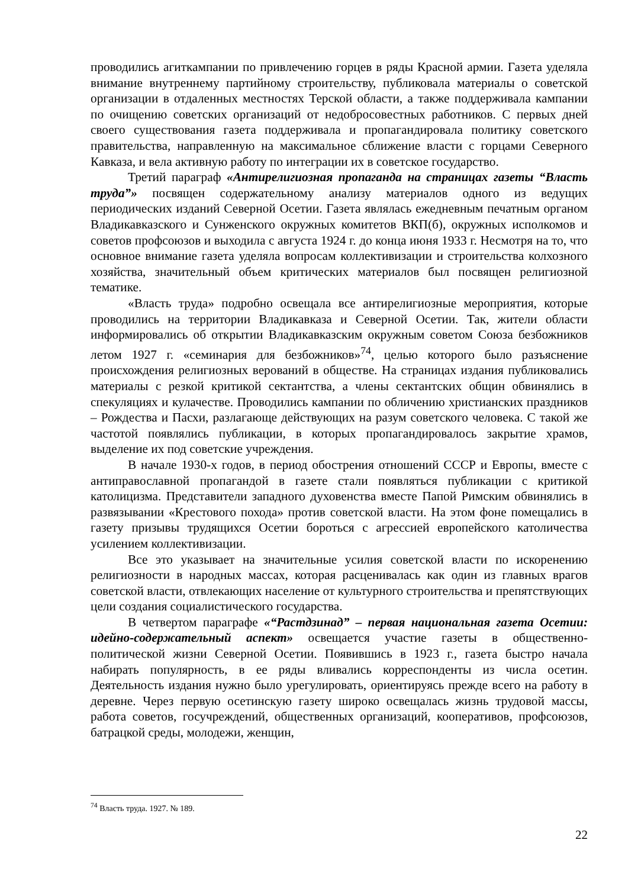проводились агиткампании по привлечению горцев в ряды Красной армии. Газета уделяла внимание внутреннему партийному строительству, публиковала материалы о советской организации в отдаленных местностях Терской области, а также поддерживала кампании по очищению советских организаций от недобросовестных работников. С первых дней своего существования газета поддерживала и пропагандировала политику советского правительства, направленную на максимальное сближение власти с горцами Северного Кавказа, и вела активную работу по интеграции их в советское государство.
Третий параграф «Антирелигиозная пропаганда на страницах газеты “Власть труда”» посвящен содержательному анализу материалов одного из ведущих периодических изданий Северной Осетии. Газета являлась ежедневным печатным органом Владикавказского и Сунженского окружных комитетов ВКП(б), окружных исполкомов и советов профсоюзов и выходила с августа 1924 г. до конца июня 1933 г. Несмотря на то, что основное внимание газета уделяла вопросам коллективизации и строительства колхозного хозяйства, значительный объем критических материалов был посвящен религиозной тематике.
«Власть труда» подробно освещала все антирелигиозные мероприятия, которые проводились на территории Владикавказа и Северной Осетии. Так, жители области информировались об открытии Владикавказским окружным советом Союза безбожников летом 1927 г. «семинария для безбожников»<sup>74</sup>, целью которого было разъяснение происхождения религиозных верований в обществе. На страницах издания публиковались материалы с резкой критикой сектантства, а члены сектантских общин обвинялись в спекуляциях и кулачестве. Проводились кампании по обличению христианских праздников – Рождества и Пасхи, разлагающе действующих на разум советского человека. С такой же частотой появлялись публикации, в которых пропагандировалось закрытие храмов, выделение их под советские учреждения.
В начале 1930-х годов, в период обострения отношений СССР и Европы, вместе с антиправославной пропагандой в газете стали появляться публикации с критикой католицизма. Представители западного духовенства вместе Папой Римским обвинялись в развязывании «Крестового похода» против советской власти. На этом фоне помещались в газету призывы трудящихся Осетии бороться с агрессией европейского католичества усилением коллективизации.
Все это указывает на значительные усилия советской власти по искоренению религиозности в народных массах, которая расценивалась как один из главных врагов советской власти, отвлекающих население от культурного строительства и препятствующих цели создания социалистического государства.
В четвертом параграфе «“Растдзинад” – первая национальная газета Осетии: идейно-содержательный аспект» освещается участие газеты в общественно-политической жизни Северной Осетии. Появившись в 1923 г., газета быстро начала набирать популярность, в ее ряды вливались корреспонденты из числа осетин. Деятельность издания нужно было урегулировать, ориентируясь прежде всего на работу в деревне. Через первую осетинскую газету широко освещалась жизнь трудовой массы, работа советов, госучреждений, общественных организаций, кооперативов, профсоюзов, батрацкой среды, молодежи, женщин,
<sup>74</sup> Власть труда. 1927. № 189.
22